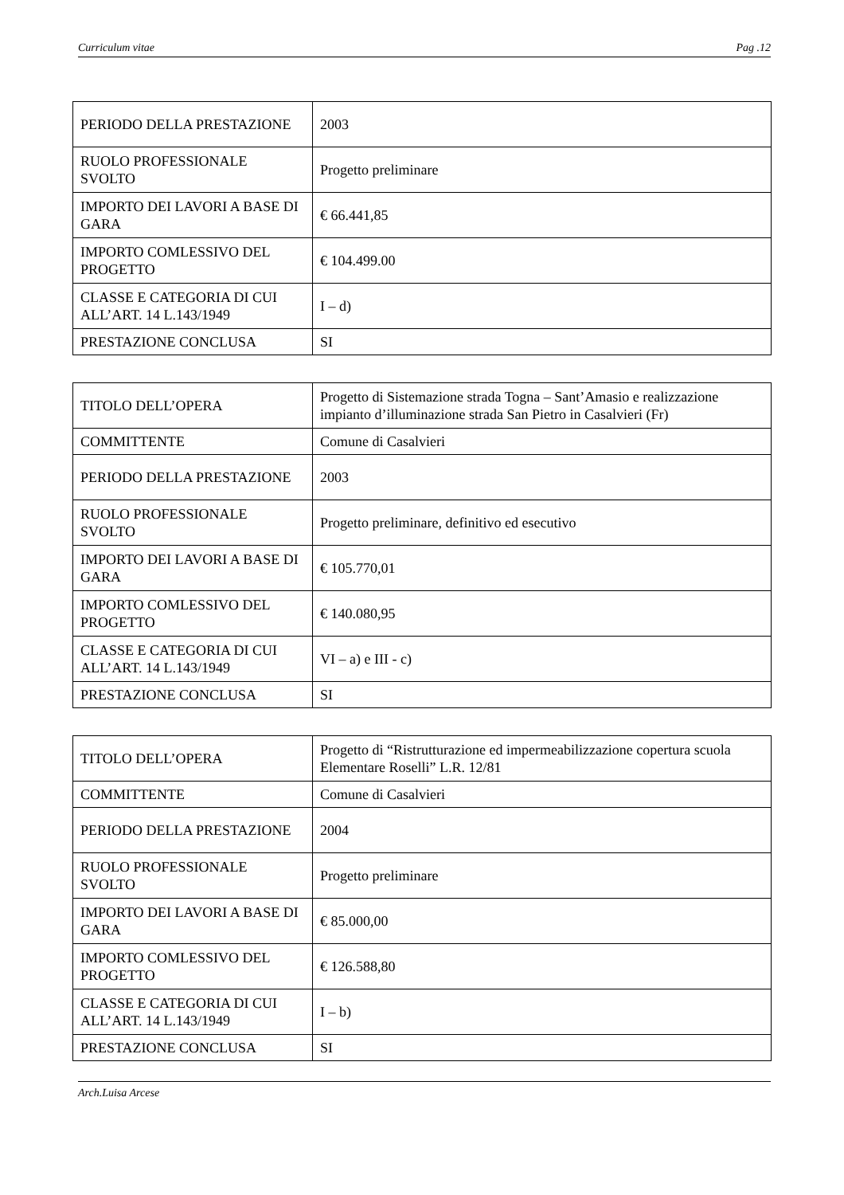Curriculum vitae Pag .12
| PERIODO DELLA PRESTAZIONE | 2003 |
| RUOLO PROFESSIONALE SVOLTO | Progetto preliminare |
| IMPORTO DEI LAVORI A BASE DI GARA | € 66.441,85 |
| IMPORTO COMLESSIVO DEL PROGETTO | € 104.499.00 |
| CLASSE E CATEGORIA DI CUI ALL’ART. 14 L.143/1949 | I – d) |
| PRESTAZIONE CONCLUSA | SI |
| TITOLO DELL’OPERA | Progetto di Sistemazione strada Togna – Sant’Amasio e realizzazione impianto d’illuminazione strada San Pietro in Casalvieri (Fr) |
| COMMITTENTE | Comune di Casalvieri |
| PERIODO DELLA PRESTAZIONE | 2003 |
| RUOLO PROFESSIONALE SVOLTO | Progetto preliminare, definitivo ed esecutivo |
| IMPORTO DEI LAVORI A BASE DI GARA | € 105.770,01 |
| IMPORTO COMLESSIVO DEL PROGETTO | € 140.080,95 |
| CLASSE E CATEGORIA DI CUI ALL’ART. 14 L.143/1949 | VI – a) e III - c) |
| PRESTAZIONE CONCLUSA | SI |
| TITOLO DELL’OPERA | Progetto di “Ristrutturazione ed impermeabilizzazione copertura scuola Elementare Roselli” L.R. 12/81 |
| COMMITTENTE | Comune di Casalvieri |
| PERIODO DELLA PRESTAZIONE | 2004 |
| RUOLO PROFESSIONALE SVOLTO | Progetto preliminare |
| IMPORTO DEI LAVORI A BASE DI GARA | € 85.000,00 |
| IMPORTO COMLESSIVO DEL PROGETTO | € 126.588,80 |
| CLASSE E CATEGORIA DI CUI ALL’ART. 14 L.143/1949 | I – b) |
| PRESTAZIONE CONCLUSA | SI |
Arch.Luisa Arcese